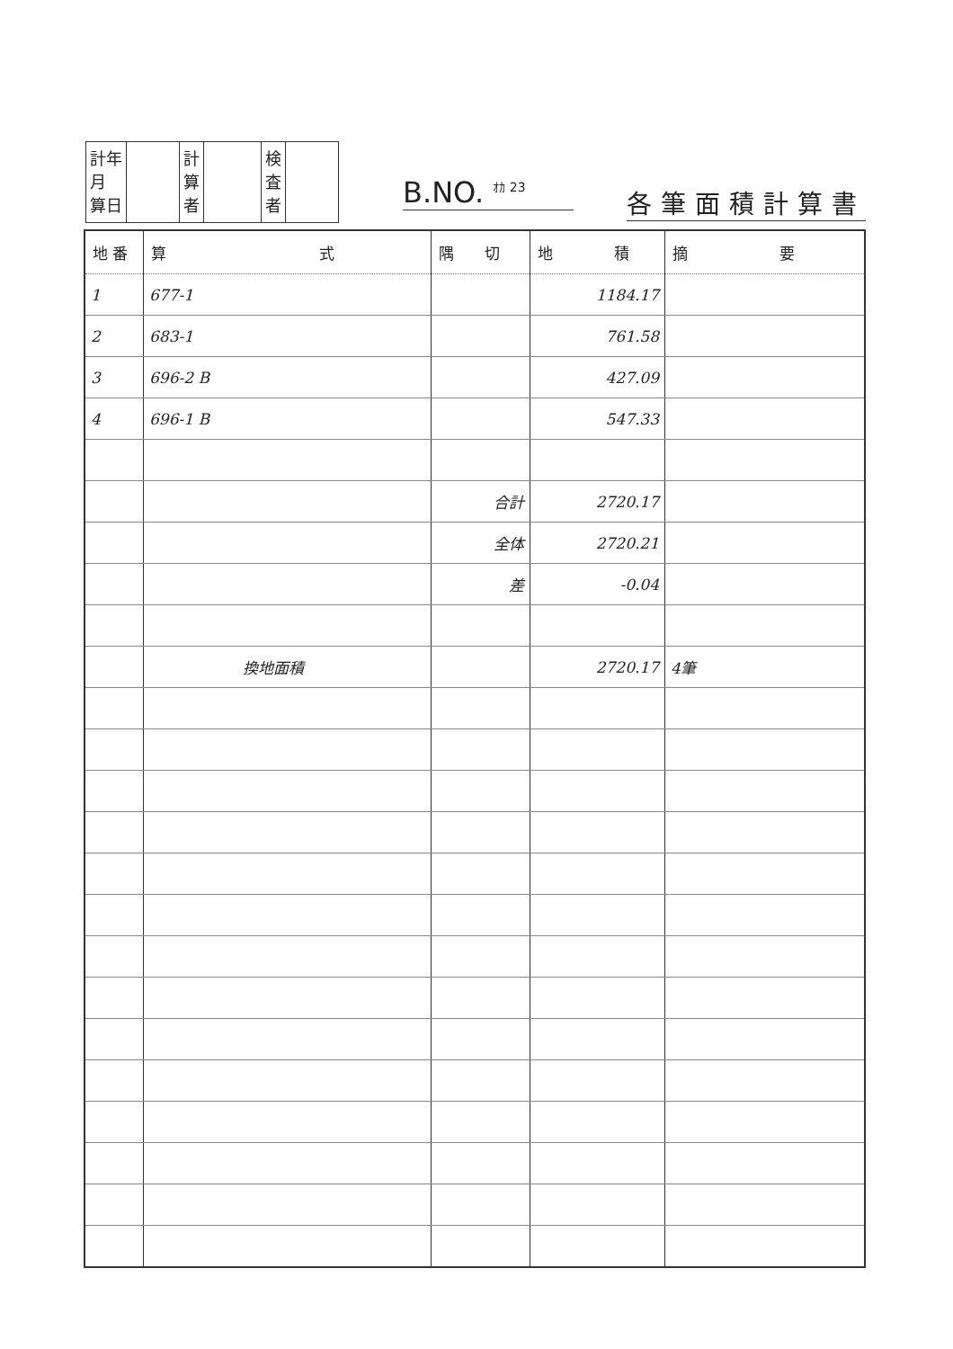| 計年 月 算日 | | 計 算 者 | | 検 査 者 | |
B.NO. <sup>ｵｶ 23</sup>
各筆面積計算書
| 地 番 | 算 式 | 隅 切 | 地 積 | 摘 要 |
| --- | --- | --- | --- | --- |
| 1 | 677-1 | | 1184.17 | |
| 2 | 683-1 | | 761.58 | |
| 3 | 696-2 B | | 427.09 | |
| 4 | 696-1 B | | 547.33 | |
| | | 合計 | 2720.17 | |
| | | 全体 | 2720.21 | |
| | | 差 | -0.04 | |
| | 換地面積 | | 2720.17 | 4筆 |